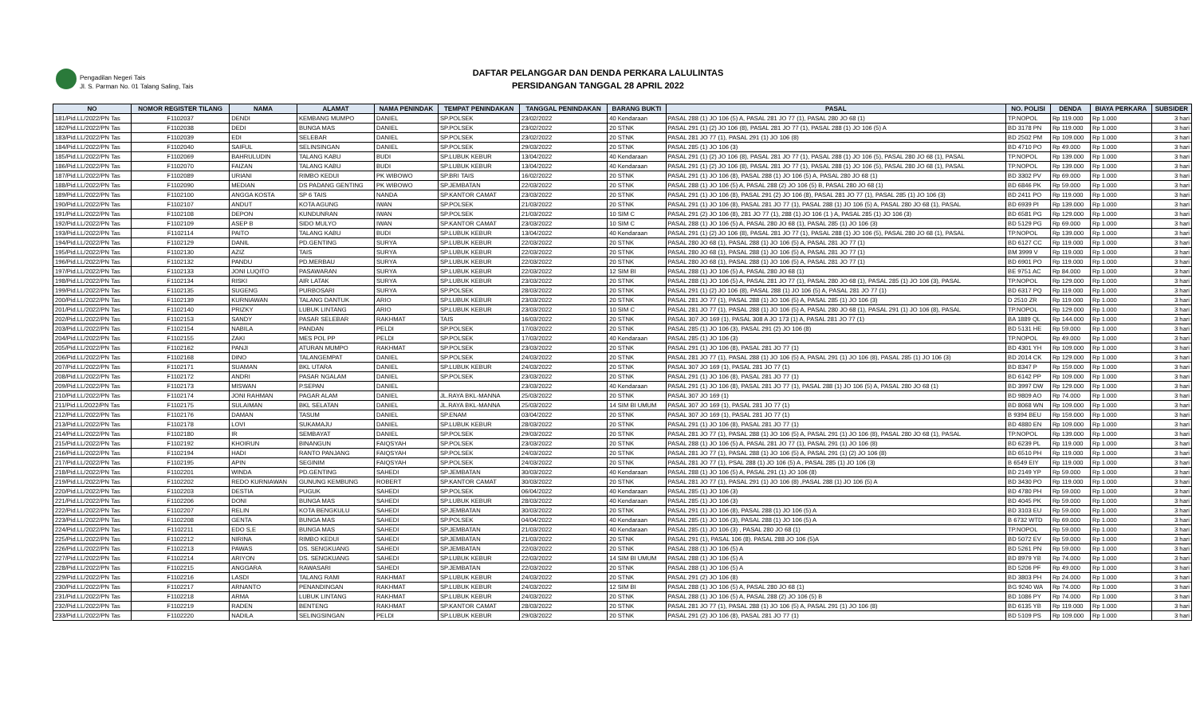Pengadilan Negeri Tais
Jl. S. Parman No. 01 Talang Saling, Tais
DAFTAR PELANGGAR DAN DENDA PERKARA LALULINTAS
PERSIDANGAN TANGGAL 28 APRIL 2022
| NO | NOMOR REGISTER TILANG | NAMA | ALAMAT | NAMA PENINDAK | TEMPAT PENINDAKAN | TANGGAL PENINDAKAN | BARANG BUKTI | PASAL | NO. POLISI | DENDA | BIAYA PERKARA | SUBSIDER |
| --- | --- | --- | --- | --- | --- | --- | --- | --- | --- | --- | --- | --- |
| 181/Pid.LL/2022/PN Tas | F1102037 | DENDI | KEMBANG MUMPO | DANIEL | SP.POLSEK | 23/02/2022 | 40 Kendaraan | PASAL 288 (1) JO 106 (5) A, PASAL 281 JO 77 (1), PASAL 280 JO 68 (1) | TP.NOPOL | Rp 119.000 | Rp 1.000 | 3 hari |
| 182/Pid.LL/2022/PN Tas | F1102038 | DEDI | BUNGA MAS | DANIEL | SP.POLSEK | 23/02/2022 | 20 STNK | PASAL 291 (1) (2) JO 106 (8), PASAL 281 JO 77 (1), PASAL 288 (1) JO 106 (5) A | BD 3178 PN | Rp 119.000 | Rp 1.000 | 3 hari |
| 183/Pid.LL/2022/PN Tas | F1102039 | EDI | SELEBAR | DANIEL | SP.POLSEK | 23/02/2022 | 20 STNK | PASAL 281 JO 77 (1), PASAL 291 (1) JO 106 (8) | BD 2502 PM | Rp 109.000 | Rp 1.000 | 3 hari |
| 184/Pid.LL/2022/PN Tas | F1102040 | SAIFUL | SELINSINGAN | DANIEL | SP.POLSEK | 29/03/2022 | 20 STNK | PASAL 285 (1) JO 106 (3) | BD 4710 PO | Rp 49.000 | Rp 1.000 | 3 hari |
| 185/Pid.LL/2022/PN Tas | F1102069 | BAHRULUDIN | TALANG KABU | BUDI | SP.LUBUK KEBUR | 13/04/2022 | 40 Kendaraan | PASAL 291 (1) (2) JO 106 (8), PASAL 281 JO 77 (1), PASAL 288 (1) JO 106 (5), PASAL 280 JO 68 (1), PASAL | TP.NOPOL | Rp 139.000 | Rp 1.000 | 3 hari |
| 186/Pid.LL/2022/PN Tas | F1102070 | FAIZAN | TALANG KABU | BUDI | SP.LUBUK KEBUR | 13/04/2022 | 40 Kendaraan | PASAL 291 (1) (2) JO 106 (8), PASAL 281 JO 77 (1), PASAL 288 (1) JO 106 (5), PASAL 280 JO 68 (1), PASAL | TP.NOPOL | Rp 139.000 | Rp 1.000 | 3 hari |
| 187/Pid.LL/2022/PN Tas | F1102089 | URIANI | RIMBO KEDUI | PK WIBOWO | SP.BRI TAIS | 16/02/2022 | 20 STNK | PASAL 291 (1) JO 106 (8), PASAL 288 (1) JO 106 (5) A, PASAL 280 JO 68 (1) | BD 3302 PV | Rp 69.000 | Rp 1.000 | 3 hari |
| 188/Pid.LL/2022/PN Tas | F1102090 | MEDIAN | DS PADANG GENTING | PK WIBOWO | SP.JEMBATAN | 22/03/2022 | 20 STNK | PASAL 288 (1) JO 106 (5) A, PASAL 288 (2) JO 106 (5) B, PASAL 280 JO 68 (1) | BD 6846 PK | Rp 59.000 | Rp 1.000 | 3 hari |
| 189/Pid.LL/2022/PN Tas | F1102100 | ANGGA KOSTA | SP 6 TAIS | NANDA | SP.KANTOR CAMAT | 23/03/2022 | 20 STNK | PASAL 291 (1) JO 106 (8), PASAL 291 (2) JO 106 (8), PASAL 281 JO 77 (1), PASAL 285 (1) JO 106 (3) | BD 2411 PO | Rp 119.000 | Rp 1.000 | 3 hari |
| 190/Pid.LL/2022/PN Tas | F1102107 | ANDUT | KOTA AGUNG | IWAN | SP.POLSEK | 21/03/2022 | 20 STNK | PASAL 291 (1) JO 106 (8), PASAL 281 JO 77 (1), PASAL 288 (1) JO 106 (5) A, PASAL 280 JO 68 (1), PASAL | BD 6939 PI | Rp 139.000 | Rp 1.000 | 3 hari |
| 191/Pid.LL/2022/PN Tas | F1102108 | DEPON | KUNDUNRAN | IWAN | SP.POLSEK | 21/03/2022 | 10 SIM C | PASAL 291 (2) JO 106 (8), 281 JO 77 (1), 288 (1) JO 106 (1 ) A, PASAL 285 (1) JO 106 (3) | BD 6581 PG | Rp 129.000 | Rp 1.000 | 3 hari |
| 192/Pid.LL/2022/PN Tas | F1102109 | ASEP B | SIDO MULYO | IWAN | SP.KANTOR CAMAT | 23/03/2022 | 10 SIM C | PASAL 288 (1) JO 106 (5) A, PASAL 280 JO 68 (1), PASAL 285 (1) JO 106 (3) | BD 5129 PG | Rp 69.000 | Rp 1.000 | 3 hari |
| 193/Pid.LL/2022/PN Tas | F1102114 | PAITO | TALANG KABU | BUDI | SP.LUBUK KEBUR | 13/04/2022 | 40 Kendaraan | PASAL 291 (1) (2) JO 106 (8), PASAL 281 JO 77 (1), PASAL 288 (1) JO 106 (5), PASAL 280 JO 68 (1), PASAL | TP.NOPOL | Rp 139.000 | Rp 1.000 | 3 hari |
| 194/Pid.LL/2022/PN Tas | F1102129 | DANIL | PD.GENTING | SURYA | SP.LUBUK KEBUR | 22/03/2022 | 20 STNK | PASAL 280 JO 68 (1), PASAL 288 (1) JO 106 (5) A, PASAL 281 JO 77 (1) | BD 6127 CC | Rp 119.000 | Rp 1.000 | 3 hari |
| 195/Pid.LL/2022/PN Tas | F1102130 | AZIZ | TAIS | SURYA | SP.LUBUK KEBUR | 22/03/2022 | 20 STNK | PASAL 280 JO 68 (1), PASAL 288 (1) JO 106 (5) A, PASAL 281 JO 77 (1) | BM 3999 V | Rp 119.000 | Rp 1.000 | 3 hari |
| 196/Pid.LL/2022/PN Tas | F1102132 | PANDU | PD.MERBAU | SURYA | SP.LUBUK KEBUR | 22/03/2022 | 20 STNK | PASAL 280 JO 68 (1), PASAL 288 (1) JO 106 (5) A, PASAL 281 JO 77 (1) | BD 6901 PO | Rp 119.000 | Rp 1.000 | 3 hari |
| 197/Pid.LL/2022/PN Tas | F1102133 | JONI LUQITO | PASAWARAN | SURYA | SP.LUBUK KEBUR | 22/03/2022 | 12 SIM BI | PASAL 288 (1) JO 106 (5) A, PASAL 280 JO 68 (1) | BE 9751 AC | Rp 84.000 | Rp 1.000 | 3 hari |
| 198/Pid.LL/2022/PN Tas | F1102134 | RISKI | AIR LATAK | SURYA | SP.LUBUK KEBUR | 23/03/2022 | 20 STNK | PASAL 288 (1) JO 106 (5) A, PASAL 281 JO 77 (1), PASAL 280 JO 68 (1), PASAL 285 (1) JO 106 (3), PASAL | TP.NOPOL | Rp 129.000 | Rp 1.000 | 3 hari |
| 199/Pid.LL/2022/PN Tas | F1102135 | SUGENG | PURBOSARI | SURYA | SP.POLSEK | 28/03/2022 | 20 STNK | PASAL 291 (1) (2) JO 106 (8), PASAL 288 (1) JO 106 (5) A, PASAL 281 JO 77 (1) | BD 6317 PQ | Rp 119.000 | Rp 1.000 | 3 hari |
| 200/Pid.LL/2022/PN Tas | F1102139 | KURNIAWAN | TALANG DANTUK | ARIO | SP.LUBUK KEBUR | 23/03/2022 | 20 STNK | PASAL 281 JO 77 (1), PASAL 288 (1) JO 106 (5) A, PASAL 285 (1) JO 106 (3) | D 2510 ZR | Rp 119.000 | Rp 1.000 | 3 hari |
| 201/Pid.LL/2022/PN Tas | F1102140 | PRIZKY | LUBUK LINTANG | ARIO | SP.LUBUK KEBUR | 23/03/2022 | 10 SIM C | PASAL 281 JO 77 (1), PASAL 288 (1) JO 106 (5) A, PASAL 280 JO 68 (1), PASAL 291 (1) JO 106 (8), PASAL | TP.NOPOL | Rp 129.000 | Rp 1.000 | 3 hari |
| 202/Pid.LL/2022/PN Tas | F1102153 | SANDY | PASAR SELEBAR | RAKHMAT | TAIS | 16/03/2022 | 20 STNK | PASAL 307 JO 169 (1), PASAL 308 A JO 173 (1) A, PASAL 281 JO 77 (1) | BA 1889 QL | Rp 144.000 | Rp 1.000 | 3 hari |
| 203/Pid.LL/2022/PN Tas | F1102154 | NABILA | PANDAN | PELDI | SP.POLSEK | 17/03/2022 | 20 STNK | PASAL 285 (1) JO 106 (3), PASAL 291 (2) JO 106 (8) | BD 5131 HE | Rp 59.000 | Rp 1.000 | 3 hari |
| 204/Pid.LL/2022/PN Tas | F1102155 | ZAKI | MES POL PP | PELDI | SP.POLSEK | 17/03/2022 | 40 Kendaraan | PASAL 285 (1) JO 106 (3) | TP.NOPOL | Rp 49.000 | Rp 1.000 | 3 hari |
| 205/Pid.LL/2022/PN Tas | F1102162 | PANJI | ATURAN MUMPO | RAKHMAT | SP.POLSEK | 23/03/2022 | 20 STNK | PASAL 291 (1) JO 106 (8), PASAL 281 JO 77 (1) | BD 4301 YH | Rp 109.000 | Rp 1.000 | 3 hari |
| 206/Pid.LL/2022/PN Tas | F1102168 | DINO | TALANGEMPAT | DANIEL | SP.POLSEK | 24/03/2022 | 20 STNK | PASAL 281 JO 77 (1), PASAL 288 (1) JO 106 (5) A, PASAL 291 (1) JO 106 (8), PASAL 285 (1) JO 106 (3) | BD 2014 CK | Rp 129.000 | Rp 1.000 | 3 hari |
| 207/Pid.LL/2022/PN Tas | F1102171 | SUAMAN | BKL UTARA | DANIEL | SP.LUBUK KEBUR | 24/03/2022 | 20 STNK | PASAL 307 JO 169 (1), PASAL 281 JO 77 (1) | BD 8347 P | Rp 159.000 | Rp 1.000 | 3 hari |
| 208/Pid.LL/2022/PN Tas | F1102172 | ANDRI | PASAR NGALAM | DANIEL | SP.POLSEK | 23/03/2022 | 20 STNK | PASAL 291 (1) JO 106 (8), PASAL 281 JO 77 (1) | BD 6142 PP | Rp 109.000 | Rp 1.000 | 3 hari |
| 209/Pid.LL/2022/PN Tas | F1102173 | MISWAN | P.SEPAN | DANIEL | | 23/03/2022 | 40 Kendaraan | PASAL 291 (1) JO 106 (8), PASAL 281 JO 77 (1), PASAL 288 (1) JO 106 (5) A, PASAL 280 JO 68 (1) | BD 3997 DW | Rp 129.000 | Rp 1.000 | 3 hari |
| 210/Pid.LL/2022/PN Tas | F1102174 | JONI RAHMAN | PAGAR ALAM | DANIEL | JL.RAYA BKL-MANNA | 25/03/2022 | 20 STNK | PASAL 307 JO 169 (1) | BD 9809 AO | Rp 74.000 | Rp 1.000 | 3 hari |
| 211/Pid.LL/2022/PN Tas | F1102175 | SULAIMAN | BKL SELATAN | DANIEL | JL.RAYA BKL-MANNA | 25/03/2022 | 14 SIM BI UMUM | PASAL 307 JO 169 (1), PASAL 281 JO 77 (1) | BD 8068 WN | Rp 109.000 | Rp 1.000 | 3 hari |
| 212/Pid.LL/2022/PN Tas | F1102176 | DAMAN | TASUM | DANIEL | SP.ENAM | 03/04/2022 | 20 STNK | PASAL 307 JO 169 (1), PASAL 281 JO 77 (1) | B 9394 BEU | Rp 159.000 | Rp 1.000 | 3 hari |
| 213/Pid.LL/2022/PN Tas | F1102178 | LOVI | SUKAMAJU | DANIEL | SP.LUBUK KEBUR | 28/03/2022 | 20 STNK | PASAL 291 (1) JO 106 (8), PASAL 281 JO 77 (1) | BD 4880 EN | Rp 109.000 | Rp 1.000 | 3 hari |
| 214/Pid.LL/2022/PN Tas | F1102180 | IR | SEMBAYAT | DANIEL | SP.POLSEK | 29/03/2022 | 20 STNK | PASAL 281 JO 77 (1), PASAL 288 (1) JO 106 (5) A, PASAL 291 (1) JO 106 (8), PASAL 280 JO 68 (1), PASAL | TP.NOPOL | Rp 139.000 | Rp 1.000 | 3 hari |
| 215/Pid.LL/2022/PN Tas | F1102192 | KHOIRUN | BINANGUN | FAIQSYAH | SP.POLSEK | 23/03/2022 | 20 STNK | PASAL 288 (1) JO 106 (5) A, PASAL 281 JO 77 (1), PASAL 291 (1) JO 106 (8) | BD 6239 PL | Rp 119.000 | Rp 1.000 | 3 hari |
| 216/Pid.LL/2022/PN Tas | F1102194 | HADI | RANTO PANJANG | FAIQSYAH | SP.POLSEK | 24/03/2022 | 20 STNK | PASAL 281 JO 77 (1), PASAL 288 (1) JO 106 (5) A, PASAL 291 (1) (2) JO 106 (8) | BD 6510 PH | Rp 119.000 | Rp 1.000 | 3 hari |
| 217/Pid.LL/2022/PN Tas | F1102195 | APIN | SEGINIM | FAIQSYAH | SP.POLSEK | 24/03/2022 | 20 STNK | PASAL 281 JO 77 (1), PSAL 288 (1) JO 106 (5) A , PASAL 285 (1) JO 106 (3) | B 6549 EIY | Rp 119.000 | Rp 1.000 | 3 hari |
| 218/Pid.LL/2022/PN Tas | F1102201 | WINDA | PD.GENTING | SAHEDI | SP.JEMBATAN | 30/03/2022 | 40 Kendaraan | PASAL 288 (1) JO 106 (5) A, PASAL 291 (1) JO 106 (8) | BD 2149 YP | Rp 59.000 | Rp 1.000 | 3 hari |
| 219/Pid.LL/2022/PN Tas | F1102202 | REDO KURNIAWAN | GUNUNG KEMBUNG | ROBERT | SP.KANTOR CAMAT | 30/03/2022 | 20 STNK | PASAL 281 JO 77 (1), PASAL 291 (1) JO 106 (8) ,PASAL 288 (1) JO 106 (5) A | BD 3430 PO | Rp 119.000 | Rp 1.000 | 3 hari |
| 220/Pid.LL/2022/PN Tas | F1102203 | DESTIA | PUGUK | SAHEDI | SP.POLSEK | 06/04/2022 | 40 Kendaraan | PASAL 285 (1) JO 106 (3) | BD 4780 PH | Rp 59.000 | Rp 1.000 | 3 hari |
| 221/Pid.LL/2022/PN Tas | F1102206 | DONI | BUNGA MAS | SAHEDI | SP.LUBUK KEBUR | 28/03/2022 | 40 Kendaraan | PASAL 285 (1) JO 106 (3) | BD 4045 PK | Rp 59.000 | Rp 1.000 | 3 hari |
| 222/Pid.LL/2022/PN Tas | F1102207 | RELIN | KOTA BENGKULU | SAHEDI | SP.JEMBATAN | 30/03/2022 | 20 STNK | PASAL 291 (1) JO 106 (8), PASAL 288 (1) JO 106 (5) A | BD 3103 EU | Rp 59.000 | Rp 1.000 | 3 hari |
| 223/Pid.LL/2022/PN Tas | F1102208 | GENTA | BUNGA MAS | SAHEDI | SP.POLSEK | 04/04/2022 | 40 Kendaraan | PASAL 285 (1) JO 106 (3), PASAL 288 (1) JO 106 (5) A | B 6732 WTD | Rp 69.000 | Rp 1.000 | 3 hari |
| 224/Pid.LL/2022/PN Tas | F1102211 | EDO S,E | BUNGA MAS | SAHEDI | SP.JEMBATAN | 21/03/2022 | 40 Kendaraan | PASAL 285 (1) JO 106 (3) , PASAL 280 JO 68 (1) | TP.NOPOL | Rp 59.000 | Rp 1.000 | 3 hari |
| 225/Pid.LL/2022/PN Tas | F1102212 | NIRINA | RIMBO KEDUI | SAHEDI | SP.JEMBATAN | 21/03/2022 | 20 STNK | PASAL 291 (1), PASAL 106 (8). PASAL 288 JO 106 (5)A | BD 5072 EV | Rp 59.000 | Rp 1.000 | 3 hari |
| 226/Pid.LL/2022/PN Tas | F1102213 | PAWAS | DS. SENGKUANG | SAHEDI | SP.JEMBATAN | 22/03/2022 | 20 STNK | PASAL 288 (1) JO 106 (5) A | BD 5261 PN | Rp 59.000 | Rp 1.000 | 3 hari |
| 227/Pid.LL/2022/PN Tas | F1102214 | ARIYON | DS. SENGKUANG | SAHEDI | SP.LUBUK KEBUR | 22/03/2022 | 14 SIM BI UMUM | PASAL 288 (1) JO 106 (5) A | BD 8979 YB | Rp 74.000 | Rp 1.000 | 3 hari |
| 228/Pid.LL/2022/PN Tas | F1102215 | ANGGARA | RAWASARI | SAHEDI | SP.JEMBATAN | 22/03/2022 | 20 STNK | PASAL 288 (1) JO 106 (5) A | BD 5206 PF | Rp 49.000 | Rp 1.000 | 3 hari |
| 229/Pid.LL/2022/PN Tas | F1102216 | LASDI | TALANG RAMI | RAKHMAT | SP.LUBUK KEBUR | 24/03/2022 | 20 STNK | PASAL 291 (2) JO 106 (8) | BD 3803 PH | Rp 24.000 | Rp 1.000 | 3 hari |
| 230/Pid.LL/2022/PN Tas | F1102217 | ARNANTO | PENANDINGAN | RAKHMAT | SP.LUBUK KEBUR | 24/03/2022 | 12 SIM BI | PASAL 288 (1) JO 106 (5) A, PASAL 280 JO 68 (1) | BG 9240 WA | Rp 74.000 | Rp 1.000 | 3 hari |
| 231/Pid.LL/2022/PN Tas | F1102218 | ARMA | LUBUK LINTANG | RAKHMAT | SP.LUBUK KEBUR | 24/03/2022 | 20 STNK | PASAL 288 (1) JO 106 (5) A, PASAL 288 (2) JO 106 (5) B | BD 1086 PY | Rp 74.000 | Rp 1.000 | 3 hari |
| 232/Pid.LL/2022/PN Tas | F1102219 | RADEN | BENTENG | RAKHMAT | SP.KANTOR CAMAT | 28/03/2022 | 20 STNK | PASAL 281 JO 77 (1), PASAL 288 (1) JO 106 (5) A, PASAL 291 (1) JO 106 (8) | BD 6135 YB | Rp 119.000 | Rp 1.000 | 3 hari |
| 233/Pid.LL/2022/PN Tas | F1102220 | NADILA | SELINGSINGAN | PELDI | SP.LUBUK KEBUR | 29/03/2022 | 20 STNK | PASAL 291 (2) JO 106 (8), PASAL 281 JO 77 (1) | BD 5109 PS | Rp 109.000 | Rp 1.000 | 3 hari |